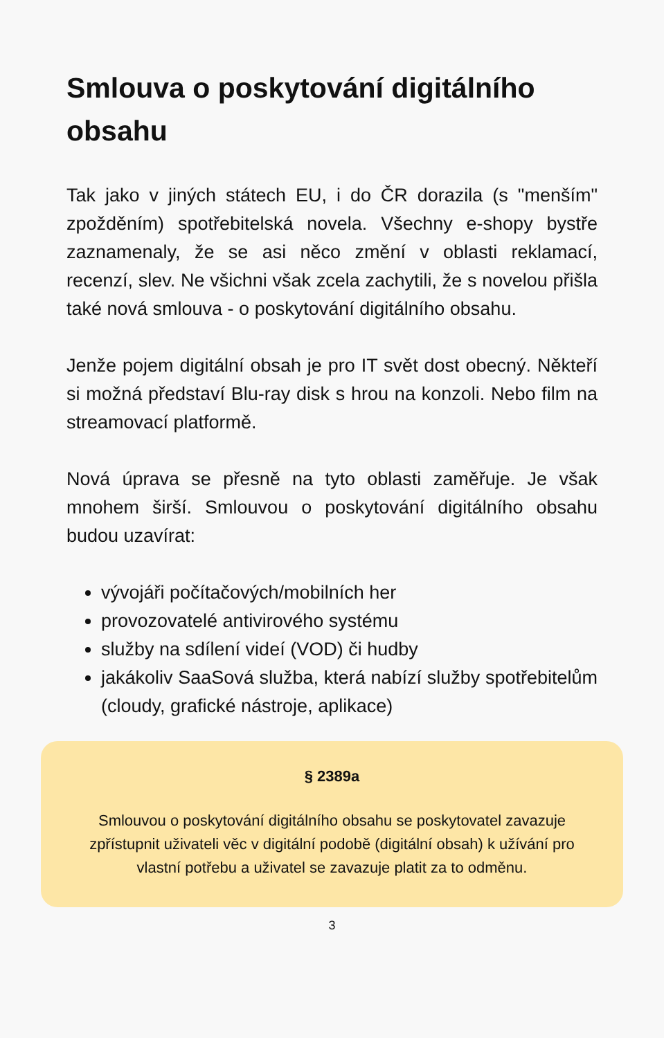Smlouva o poskytování digitálního obsahu
Tak jako v jiných státech EU, i do ČR dorazila (s "menším" zpožděním) spotřebitelská novela. Všechny e-shopy bystře zaznamenaly, že se asi něco změní v oblasti reklamací, recenzí, slev. Ne všichni však zcela zachytili, že s novelou přišla také nová smlouva - o poskytování digitálního obsahu.
Jenže pojem digitální obsah je pro IT svět dost obecný. Někteří si možná představí Blu-ray disk s hrou na konzoli. Nebo film na streamovací platformě.
Nová úprava se přesně na tyto oblasti zaměřuje. Je však mnohem širší. Smlouvou o poskytování digitálního obsahu budou uzavírat:
vývojáři počítačových/mobilních her
provozovatelé antivirového systému
služby na sdílení videí (VOD) či hudby
jakákoliv SaaSová služba, která nabízí služby spotřebitelům (cloudy, grafické nástroje, aplikace)
§ 2389a
Smlouvou o poskytování digitálního obsahu se poskytovatel zavazuje zpřístupnit uživateli věc v digitální podobě (digitální obsah) k užívání pro vlastní potřebu a uživatel se zavazuje platit za to odměnu.
3